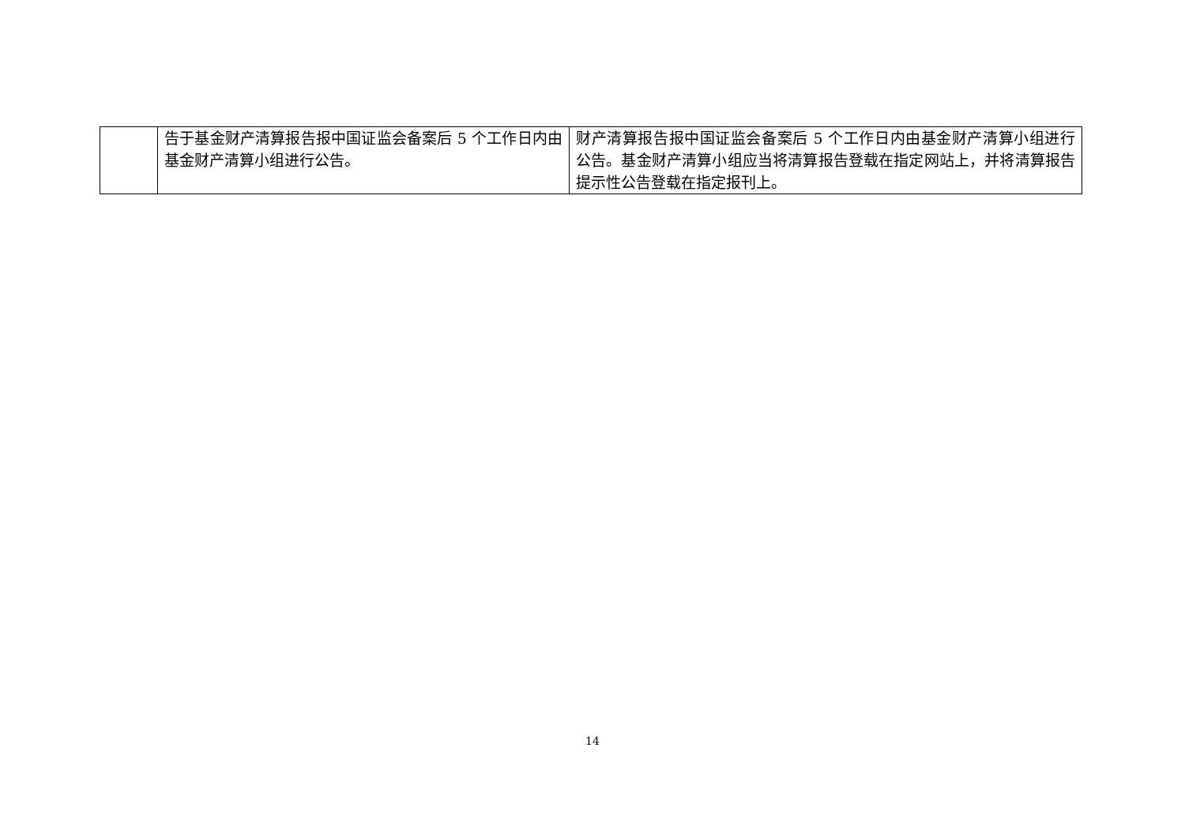| | 告于基金财产清算报告报中国证监会备案后 5 个工作日内由基金财产清算小组进行公告。 | 财产清算报告报中国证监会备案后 5 个工作日内由基金财产清算小组进行公告。基金财产清算小组应当将清算报告登载在指定网站上，并将清算报告提示性公告登载在指定报刊上。 |
14